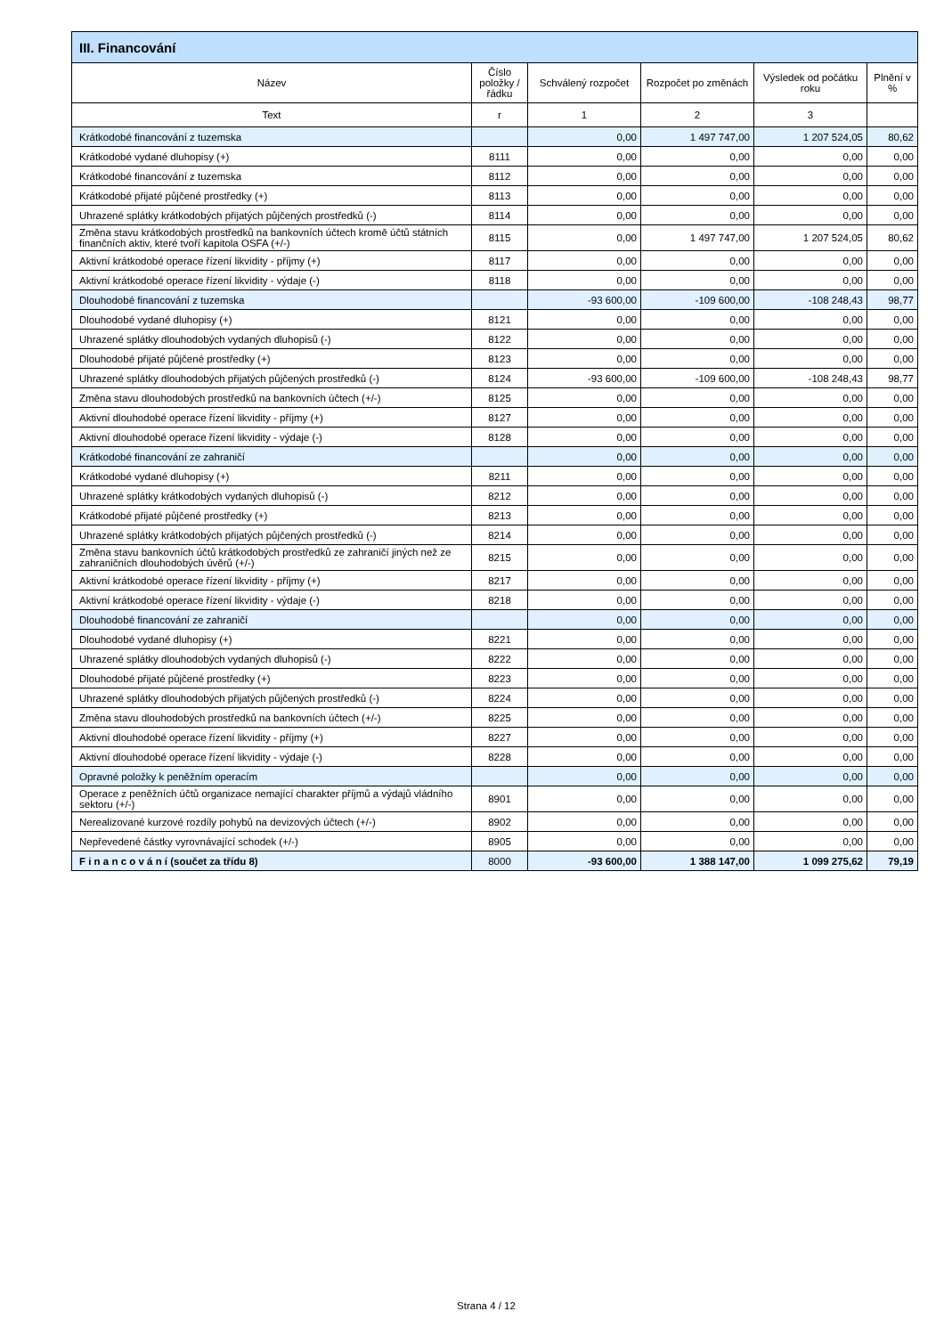| III. Financování | | | | | |
| --- | --- | --- | --- | --- | --- |
| Název | Číslo položky / řádku | Schválený rozpočet | Rozpočet po změnách | Výsledek od počátku roku | Plnění v % |
| Text | r | 1 | 2 | 3 | |
| Krátkodobé financování z tuzemska | | 0,00 | 1 497 747,00 | 1 207 524,05 | 80,62 |
| Krátkodobé vydané dluhopisy (+) | 8111 | 0,00 | 0,00 | 0,00 | 0,00 |
| Krátkodobé financování z tuzemska | 8112 | 0,00 | 0,00 | 0,00 | 0,00 |
| Krátkodobé přijaté půjčené prostředky (+) | 8113 | 0,00 | 0,00 | 0,00 | 0,00 |
| Uhrazené splátky krátkodobých přijatých půjčených prostředků (-) | 8114 | 0,00 | 0,00 | 0,00 | 0,00 |
| Změna stavu krátkodobých prostředků na bankovních účtech kromě účtů státních finančních aktiv, které tvoří kapitola OSFA (+/-) | 8115 | 0,00 | 1 497 747,00 | 1 207 524,05 | 80,62 |
| Aktivní krátkodobé operace řízení likvidity - příjmy (+) | 8117 | 0,00 | 0,00 | 0,00 | 0,00 |
| Aktivní krátkodobé operace řízení likvidity - výdaje (-) | 8118 | 0,00 | 0,00 | 0,00 | 0,00 |
| Dlouhodobé financování z tuzemska | | -93 600,00 | -109 600,00 | -108 248,43 | 98,77 |
| Dlouhodobé vydané dluhopisy (+) | 8121 | 0,00 | 0,00 | 0,00 | 0,00 |
| Uhrazené splátky dlouhodobých vydaných dluhopisů (-) | 8122 | 0,00 | 0,00 | 0,00 | 0,00 |
| Dlouhodobé přijaté půjčené prostředky (+) | 8123 | 0,00 | 0,00 | 0,00 | 0,00 |
| Uhrazené splátky dlouhodobých přijatých půjčených prostředků (-) | 8124 | -93 600,00 | -109 600,00 | -108 248,43 | 98,77 |
| Změna stavu dlouhodobých prostředků na bankovních účtech (+/-) | 8125 | 0,00 | 0,00 | 0,00 | 0,00 |
| Aktivní dlouhodobé operace řízení likvidity - příjmy (+) | 8127 | 0,00 | 0,00 | 0,00 | 0,00 |
| Aktivní dlouhodobé operace řízení likvidity - výdaje (-) | 8128 | 0,00 | 0,00 | 0,00 | 0,00 |
| Krátkodobé financování ze zahraničí | | 0,00 | 0,00 | 0,00 | 0,00 |
| Krátkodobé vydané dluhopisy (+) | 8211 | 0,00 | 0,00 | 0,00 | 0,00 |
| Uhrazené splátky krátkodobých vydaných dluhopisů (-) | 8212 | 0,00 | 0,00 | 0,00 | 0,00 |
| Krátkodobé přijaté půjčené prostředky (+) | 8213 | 0,00 | 0,00 | 0,00 | 0,00 |
| Uhrazené splátky krátkodobých přijatých půjčených prostředků (-) | 8214 | 0,00 | 0,00 | 0,00 | 0,00 |
| Změna stavu bankovních účtů krátkodobých prostředků ze zahraničí jiných než ze zahraničních dlouhodobých úvěrů (+/-) | 8215 | 0,00 | 0,00 | 0,00 | 0,00 |
| Aktivní krátkodobé operace řízení likvidity - příjmy (+) | 8217 | 0,00 | 0,00 | 0,00 | 0,00 |
| Aktivní krátkodobé operace řízení likvidity - výdaje (-) | 8218 | 0,00 | 0,00 | 0,00 | 0,00 |
| Dlouhodobé financování ze zahraničí | | 0,00 | 0,00 | 0,00 | 0,00 |
| Dlouhodobé vydané dluhopisy (+) | 8221 | 0,00 | 0,00 | 0,00 | 0,00 |
| Uhrazené splátky dlouhodobých vydaných dluhopisů (-) | 8222 | 0,00 | 0,00 | 0,00 | 0,00 |
| Dlouhodobé přijaté půjčené prostředky (+) | 8223 | 0,00 | 0,00 | 0,00 | 0,00 |
| Uhrazené splátky dlouhodobých přijatých půjčených prostředků (-) | 8224 | 0,00 | 0,00 | 0,00 | 0,00 |
| Změna stavu dlouhodobých prostředků na bankovních účtech (+/-) | 8225 | 0,00 | 0,00 | 0,00 | 0,00 |
| Aktivní dlouhodobé operace řízení likvidity - příjmy (+) | 8227 | 0,00 | 0,00 | 0,00 | 0,00 |
| Aktivní dlouhodobé operace řízení likvidity - výdaje (-) | 8228 | 0,00 | 0,00 | 0,00 | 0,00 |
| Opravné položky k peněžním operacím | | 0,00 | 0,00 | 0,00 | 0,00 |
| Operace z peněžních účtů organizace nemající charakter příjmů a výdajů vládního sektoru (+/-) | 8901 | 0,00 | 0,00 | 0,00 | 0,00 |
| Nerealizované kurzové rozdíly pohybů na devizových účtech (+/-) | 8902 | 0,00 | 0,00 | 0,00 | 0,00 |
| Nepřevedené částky vyrovnávající schodek (+/-) | 8905 | 0,00 | 0,00 | 0,00 | 0,00 |
| F i n a n c o v á n í (součet za třídu 8) | 8000 | -93 600,00 | 1 388 147,00 | 1 099 275,62 | 79,19 |
Strana 4 / 12